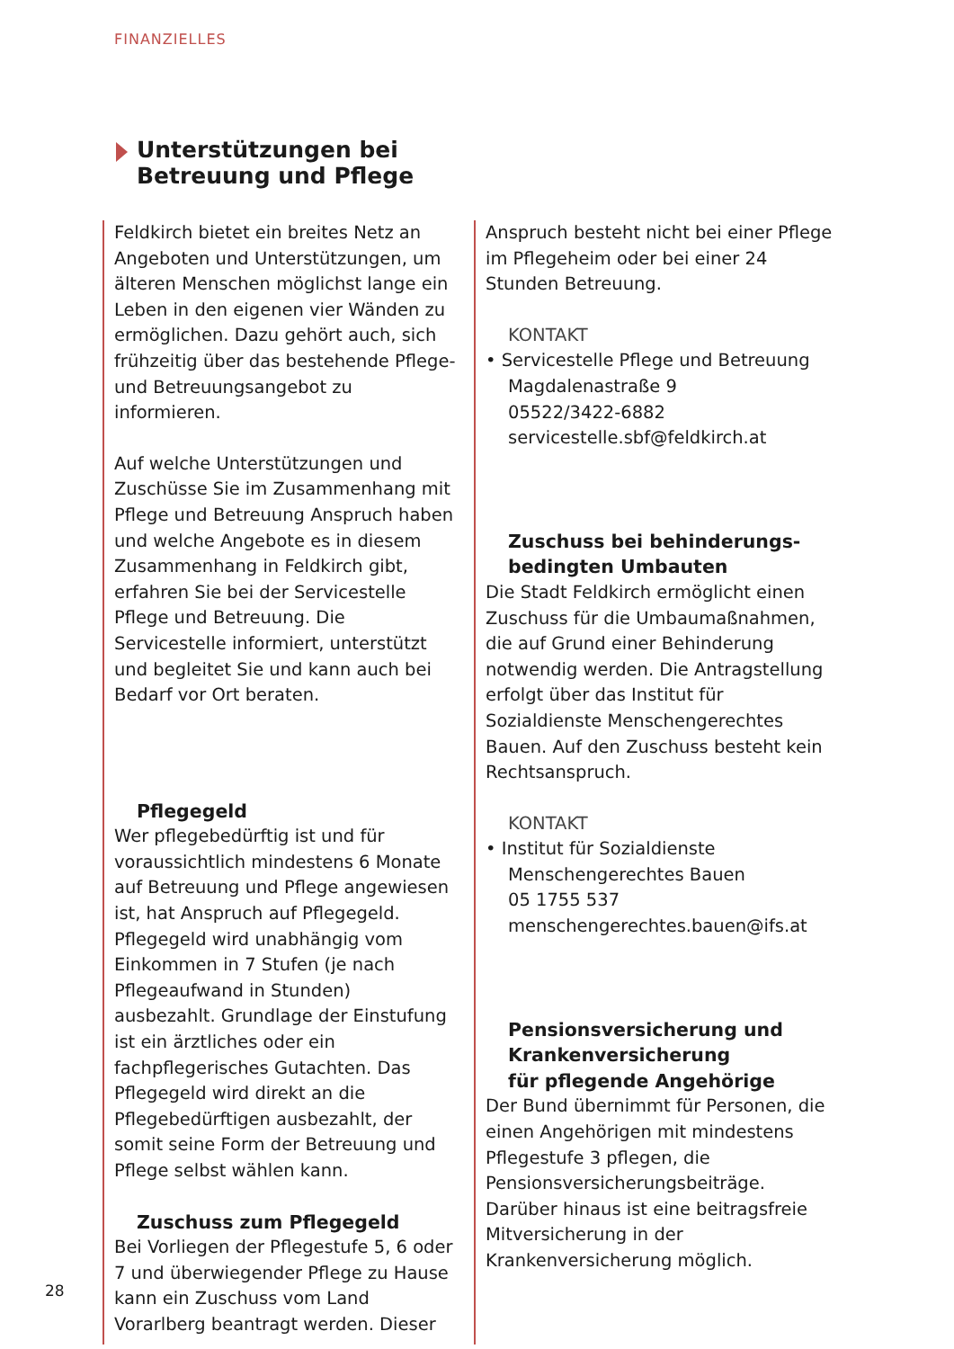FINANZIELLES
Unterstützungen bei
Betreuung und Pflege
Feldkirch bietet ein breites Netz an Angeboten und Unterstützungen, um älteren Menschen möglichst lange ein Leben in den eigenen vier Wänden zu ermöglichen. Dazu gehört auch, sich frühzeitig über das bestehende Pflege- und Betreuungsangebot zu informieren.
Auf welche Unterstützungen und Zuschüsse Sie im Zusammenhang mit Pflege und Betreuung Anspruch haben und welche Angebote es in diesem Zusammenhang in Feldkirch gibt, erfahren Sie bei der Servicestelle Pflege und Betreuung. Die Servicestelle informiert, unterstützt und begleitet Sie und kann auch bei Bedarf vor Ort beraten.
Pflegegeld
Wer pflegebedürftig ist und für voraussichtlich mindestens 6 Monate auf Betreuung und Pflege angewiesen ist, hat Anspruch auf Pflegegeld. Pflegegeld wird unabhängig vom Einkommen in 7 Stufen (je nach Pflegeaufwand in Stunden) ausbezahlt. Grundlage der Einstufung ist ein ärztliches oder ein fachpflegerisches Gutachten. Das Pflegegeld wird direkt an die Pflegebedürftigen ausbezahlt, der somit seine Form der Betreuung und Pflege selbst wählen kann.
Zuschuss zum Pflegegeld
Bei Vorliegen der Pflegestufe 5, 6 oder 7 und überwiegender Pflege zu Hause kann ein Zuschuss vom Land Vorarlberg beantragt werden. Dieser
Anspruch besteht nicht bei einer Pflege im Pflegeheim oder bei einer 24 Stunden Betreuung.
KONTAKT
• Servicestelle Pflege und Betreuung
Magdalenastraße 9
05522/3422-6882
servicestelle.sbf@feldkirch.at
Zuschuss bei behinderungs-
bedingten Umbauten
Die Stadt Feldkirch ermöglicht einen Zuschuss für die Umbaumaßnahmen, die auf Grund einer Behinderung notwendig werden. Die Antragstellung erfolgt über das Institut für Sozialdienste Menschengerechtes Bauen. Auf den Zuschuss besteht kein Rechtsanspruch.
KONTAKT
• Institut für Sozialdienste
Menschengerechtes Bauen
05 1755 537
menschengerechtes.bauen@ifs.at
Pensionsversicherung und
Krankenversicherung
für pflegende Angehörige
Der Bund übernimmt für Personen, die einen Angehörigen mit mindestens Pflegestufe 3 pflegen, die Pensionsversicherungsbeiträge. Darüber hinaus ist eine beitragsfreie Mitversicherung in der Krankenversicherung möglich.
28